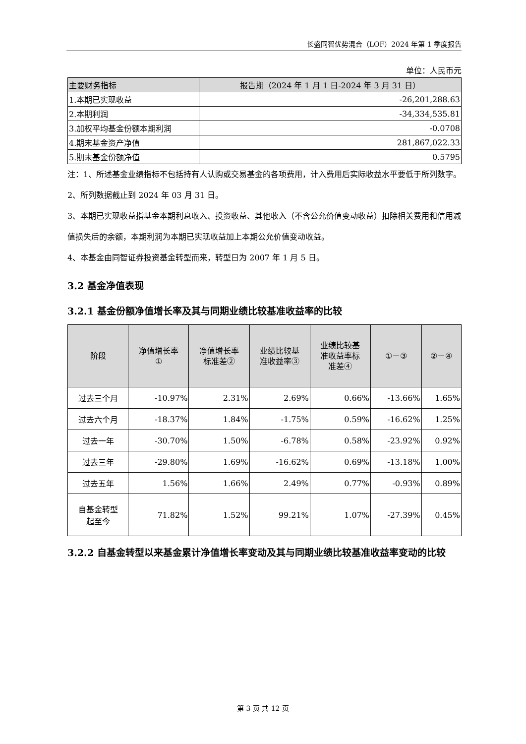长盛同智优势混合（LOF）2024 年第 1 季度报告
单位：人民币元
| 主要财务指标 | 报告期（2024 年 1 月 1 日-2024 年 3 月 31 日） |
| --- | --- |
| 1.本期已实现收益 | -26,201,288.63 |
| 2.本期利润 | -34,334,535.81 |
| 3.加权平均基金份额本期利润 | -0.0708 |
| 4.期末基金资产净值 | 281,867,022.33 |
| 5.期末基金份额净值 | 0.5795 |
注：1、所述基金业绩指标不包括持有人认购或交易基金的各项费用，计入费用后实际收益水平要低于所列数字。
2、所列数据截止到 2024 年 03 月 31 日。
3、本期已实现收益指基金本期利息收入、投资收益、其他收入（不含公允价值变动收益）扣除相关费用和信用减值损失后的余额，本期利润为本期已实现收益加上本期公允价值变动收益。
4、本基金由同智证券投资基金转型而来，转型日为 2007 年 1 月 5 日。
3.2 基金净值表现
3.2.1 基金份额净值增长率及其与同期业绩比较基准收益率的比较
| 阶段 | 净值增长率 ① | 净值增长率 标准差② | 业绩比较基 准收益率③ | 业绩比较基 准收益率标 准差④ | ①－③ | ②－④ |
| --- | --- | --- | --- | --- | --- | --- |
| 过去三个月 | -10.97% | 2.31% | 2.69% | 0.66% | -13.66% | 1.65% |
| 过去六个月 | -18.37% | 1.84% | -1.75% | 0.59% | -16.62% | 1.25% |
| 过去一年 | -30.70% | 1.50% | -6.78% | 0.58% | -23.92% | 0.92% |
| 过去三年 | -29.80% | 1.69% | -16.62% | 0.69% | -13.18% | 1.00% |
| 过去五年 | 1.56% | 1.66% | 2.49% | 0.77% | -0.93% | 0.89% |
| 自基金转型 起至今 | 71.82% | 1.52% | 99.21% | 1.07% | -27.39% | 0.45% |
3.2.2 自基金转型以来基金累计净值增长率变动及其与同期业绩比较基准收益率变动的比较
第 3 页 共 12 页